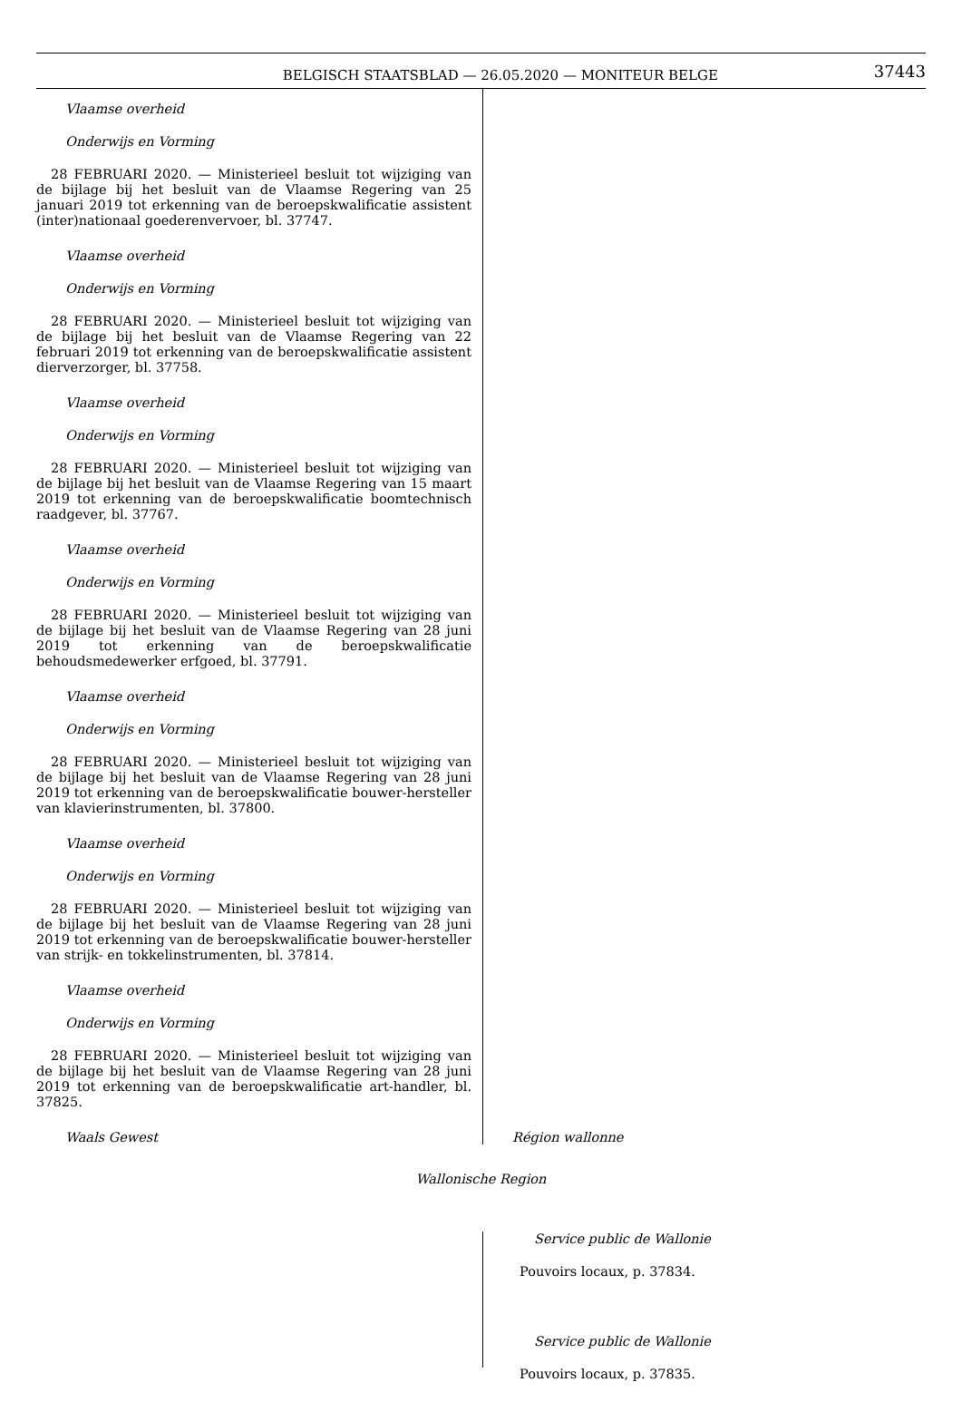BELGISCH STAATSBLAD — 26.05.2020 — MONITEUR BELGE 37443
Vlaamse overheid
Onderwijs en Vorming
28 FEBRUARI 2020. — Ministerieel besluit tot wijziging van de bijlage bij het besluit van de Vlaamse Regering van 25 januari 2019 tot erkenning van de beroepskwalificatie assistent (inter)nationaal goederenvervoer, bl. 37747.
Vlaamse overheid
Onderwijs en Vorming
28 FEBRUARI 2020. — Ministerieel besluit tot wijziging van de bijlage bij het besluit van de Vlaamse Regering van 22 februari 2019 tot erkenning van de beroepskwalificatie assistent dierverzorger, bl. 37758.
Vlaamse overheid
Onderwijs en Vorming
28 FEBRUARI 2020. — Ministerieel besluit tot wijziging van de bijlage bij het besluit van de Vlaamse Regering van 15 maart 2019 tot erkenning van de beroepskwalificatie boomtechnisch raadgever, bl. 37767.
Vlaamse overheid
Onderwijs en Vorming
28 FEBRUARI 2020. — Ministerieel besluit tot wijziging van de bijlage bij het besluit van de Vlaamse Regering van 28 juni 2019 tot erkenning van de beroepskwalificatie behoudsmedewerker erfgoed, bl. 37791.
Vlaamse overheid
Onderwijs en Vorming
28 FEBRUARI 2020. — Ministerieel besluit tot wijziging van de bijlage bij het besluit van de Vlaamse Regering van 28 juni 2019 tot erkenning van de beroepskwalificatie bouwer-hersteller van klavierinstrumenten, bl. 37800.
Vlaamse overheid
Onderwijs en Vorming
28 FEBRUARI 2020. — Ministerieel besluit tot wijziging van de bijlage bij het besluit van de Vlaamse Regering van 28 juni 2019 tot erkenning van de beroepskwalificatie bouwer-hersteller van strijk- en tokkelinstrumenten, bl. 37814.
Vlaamse overheid
Onderwijs en Vorming
28 FEBRUARI 2020. — Ministerieel besluit tot wijziging van de bijlage bij het besluit van de Vlaamse Regering van 28 juni 2019 tot erkenning van de beroepskwalificatie art-handler, bl. 37825.
Waals Gewest
Région wallonne
Wallonische Region
Service public de Wallonie
Pouvoirs locaux, p. 37834.
Service public de Wallonie
Pouvoirs locaux, p. 37835.